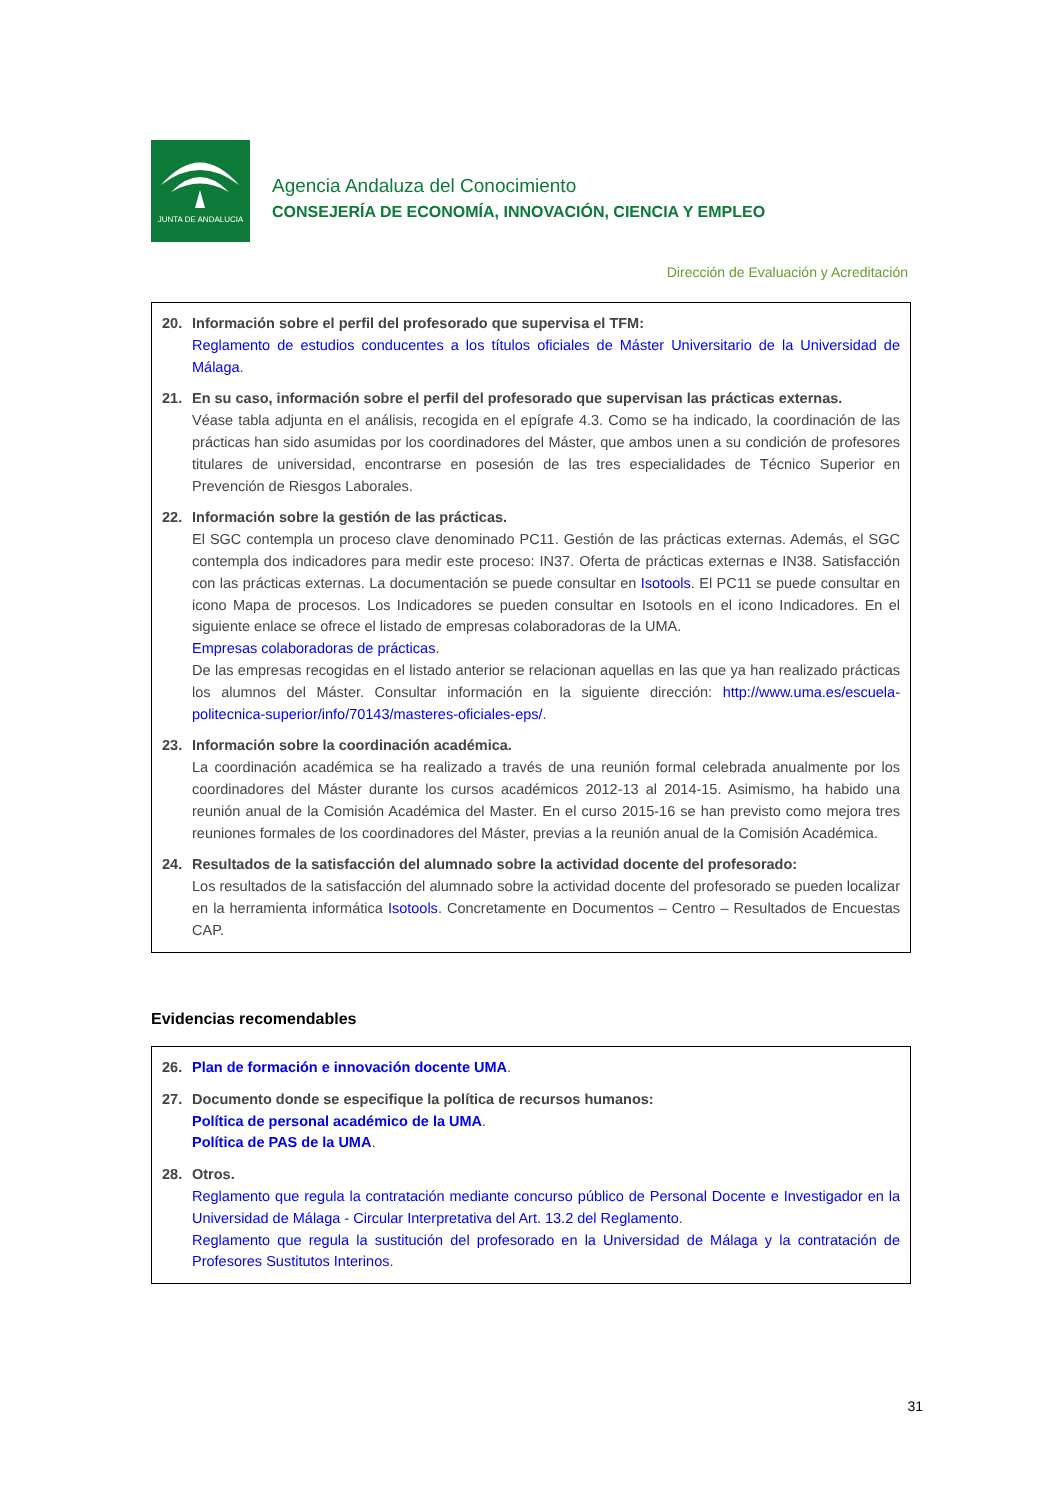JUNTA DE ANDALUCIA
Agencia Andaluza del Conocimiento
CONSEJERÍA DE ECONOMÍA, INNOVACIÓN, CIENCIA Y EMPLEO
Dirección de Evaluación y Acreditación
20. Información sobre el perfil del profesorado que supervisa el TFM:
Reglamento de estudios conducentes a los títulos oficiales de Máster Universitario de la Universidad de Málaga.
21. En su caso, información sobre el perfil del profesorado que supervisan las prácticas externas.
Véase tabla adjunta en el análisis, recogida en el epígrafe 4.3. Como se ha indicado, la coordinación de las prácticas han sido asumidas por los coordinadores del Máster, que ambos unen a su condición de profesores titulares de universidad, encontrarse en posesión de las tres especialidades de Técnico Superior en Prevención de Riesgos Laborales.
22. Información sobre la gestión de las prácticas.
El SGC contempla un proceso clave denominado PC11. Gestión de las prácticas externas. Además, el SGC contempla dos indicadores para medir este proceso: IN37. Oferta de prácticas externas e IN38. Satisfacción con las prácticas externas. La documentación se puede consultar en Isotools. El PC11 se puede consultar en icono Mapa de procesos. Los Indicadores se pueden consultar en Isotools en el icono Indicadores. En el siguiente enlace se ofrece el listado de empresas colaboradoras de la UMA.
Empresas colaboradoras de prácticas.
De las empresas recogidas en el listado anterior se relacionan aquellas en las que ya han realizado prácticas los alumnos del Máster. Consultar información en la siguiente dirección: http://www.uma.es/escuela-politecnica-superior/info/70143/masteres-oficiales-eps/.
23. Información sobre la coordinación académica.
La coordinación académica se ha realizado a través de una reunión formal celebrada anualmente por los coordinadores del Máster durante los cursos académicos 2012-13 al 2014-15. Asimismo, ha habido una reunión anual de la Comisión Académica del Master. En el curso 2015-16 se han previsto como mejora tres reuniones formales de los coordinadores del Máster, previas a la reunión anual de la Comisión Académica.
24. Resultados de la satisfacción del alumnado sobre la actividad docente del profesorado:
Los resultados de la satisfacción del alumnado sobre la actividad docente del profesorado se pueden localizar en la herramienta informática Isotools. Concretamente en Documentos – Centro – Resultados de Encuestas CAP.
Evidencias recomendables
26. Plan de formación e innovación docente UMA.
27. Documento donde se especifique la política de recursos humanos:
Política de personal académico de la UMA.
Política de PAS de la UMA.
28. Otros.
Reglamento que regula la contratación mediante concurso público de Personal Docente e Investigador en la Universidad de Málaga - Circular Interpretativa del Art. 13.2 del Reglamento.
Reglamento que regula la sustitución del profesorado en la Universidad de Málaga y la contratación de Profesores Sustitutos Interinos.
31